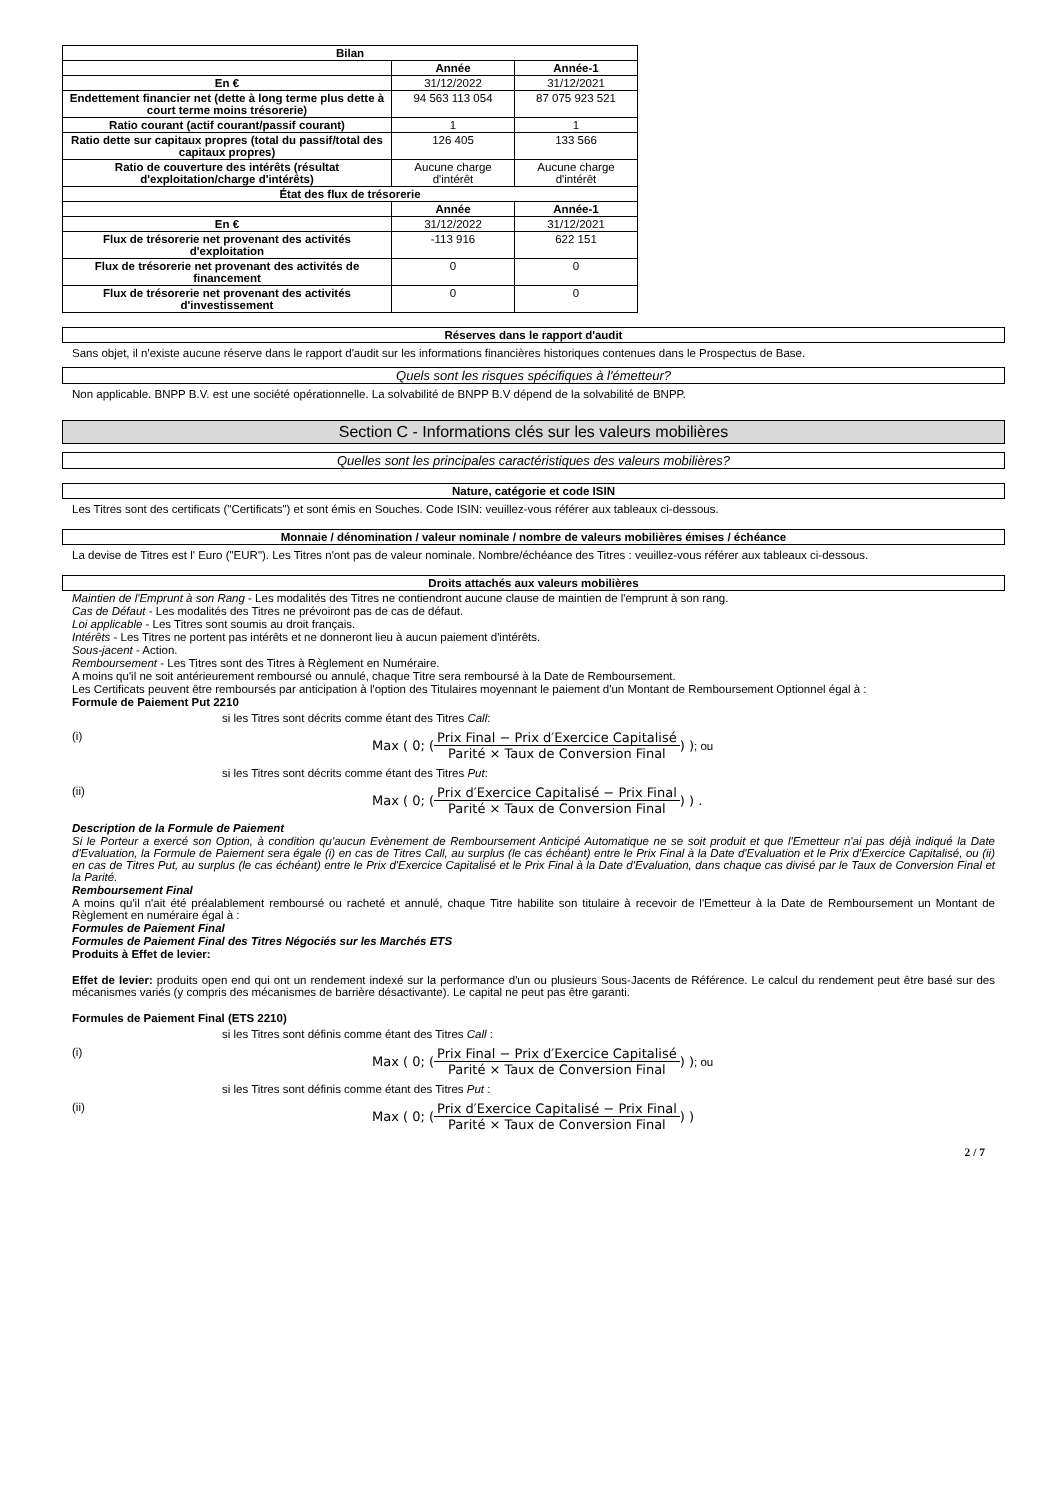| Bilan | | |
| --- | --- | --- |
| | Année | Année-1 |
| En € | 31/12/2022 | 31/12/2021 |
| Endettement financier net (dette à long terme plus dette à court terme moins trésorerie) | 94 563 113 054 | 87 075 923 521 |
| Ratio courant (actif courant/passif courant) | 1 | 1 |
| Ratio dette sur capitaux propres (total du passif/total des capitaux propres) | 126 405 | 133 566 |
| Ratio de couverture des intérêts (résultat d'exploitation/charge d'intérêts) | Aucune charge d'intérêt | Aucune charge d'intérêt |
| État des flux de trésorerie | | |
| | Année | Année-1 |
| En € | 31/12/2022 | 31/12/2021 |
| Flux de trésorerie net provenant des activités d'exploitation | -113 916 | 622 151 |
| Flux de trésorerie net provenant des activités de financement | 0 | 0 |
| Flux de trésorerie net provenant des activités d'investissement | 0 | 0 |
Réserves dans le rapport d'audit
Sans objet, il n'existe aucune réserve dans le rapport d'audit sur les informations financières historiques contenues dans le Prospectus de Base.
Quels sont les risques spécifiques à l'émetteur?
Non applicable. BNPP B.V. est une société opérationnelle. La solvabilité de BNPP B.V dépend de la solvabilité de BNPP.
Section C - Informations clés sur les valeurs mobilières
Quelles sont les principales caractéristiques des valeurs mobilières?
Nature, catégorie et code ISIN
Les Titres sont des certificats ("Certificats") et sont émis en Souches. Code ISIN: veuillez-vous référer aux tableaux ci-dessous.
Monnaie / dénomination / valeur nominale / nombre de valeurs mobilières émises / échéance
La devise de Titres est l' Euro ("EUR"). Les Titres n'ont pas de valeur nominale. Nombre/échéance des Titres : veuillez-vous référer aux tableaux ci-dessous.
Droits attachés aux valeurs mobilières
Maintien de l'Emprunt à son Rang - Les modalités des Titres ne contiendront aucune clause de maintien de l'emprunt à son rang.
Cas de Défaut - Les modalités des Titres ne prévoiront pas de cas de défaut.
Loi applicable - Les Titres sont soumis au droit français.
Intérêts - Les Titres ne portent pas intérêts et ne donneront lieu à aucun paiement d'intérêts.
Sous-jacent - Action.
Remboursement - Les Titres sont des Titres à Règlement en Numéraire.
A moins qu'il ne soit antérieurement remboursé ou annulé, chaque Titre sera remboursé à la Date de Remboursement.
Les Certificats peuvent être remboursés par anticipation à l'option des Titulaires moyennant le paiement d'un Montant de Remboursement Optionnel égal à :
Formule de Paiement Put 2210
si les Titres sont décrits comme étant des Titres Call:
(i) Max ( 0; ( Prix Final − Prix d′Exercice Capitalisé Parité × Taux de Conversion Final ) ) ; ou
si les Titres sont décrits comme étant des Titres Put:
(ii) Max ( 0; ( Prix d′Exercice Capitalisé − Prix Final Parité × Taux de Conversion Final ) ) .
Description de la Formule de Paiement
Si le Porteur a exercé son Option, à condition qu'aucun Evènement de Remboursement Anticipé Automatique ne se soit produit et que l'Emetteur n'ai pas déjà indiqué la Date d'Evaluation, la Formule de Paiement sera égale (i) en cas de Titres Call, au surplus (le cas échéant) entre le Prix Final à la Date d'Evaluation et le Prix d'Exercice Capitalisé, ou (ii) en cas de Titres Put, au surplus (le cas échéant) entre le Prix d'Exercice Capitalisé et le Prix Final à la Date d'Evaluation, dans chaque cas divisé par le Taux de Conversion Final et la Parité.
Remboursement Final
A moins qu'il n'ait été préalablement remboursé ou racheté et annulé, chaque Titre habilite son titulaire à recevoir de l'Emetteur à la Date de Remboursement un Montant de Règlement en numéraire égal à :
Formules de Paiement Final
Formules de Paiement Final des Titres Négociés sur les Marchés ETS
Produits à Effet de levier:
Effet de levier: produits open end qui ont un rendement indexé sur la performance d'un ou plusieurs Sous-Jacents de Référence. Le calcul du rendement peut être basé sur des mécanismes variés (y compris des mécanismes de barrière désactivante). Le capital ne peut pas être garanti.
Formules de Paiement Final (ETS 2210)
si les Titres sont définis comme étant des Titres Call :
(i) Max ( 0; ( Prix Final − Prix d′Exercice Capitalisé Parité × Taux de Conversion Final ) ) ; ou
si les Titres sont définis comme étant des Titres Put :
(ii) Max ( 0; ( Prix d′Exercice Capitalisé − Prix Final Parité × Taux de Conversion Final ) )
2 / 7